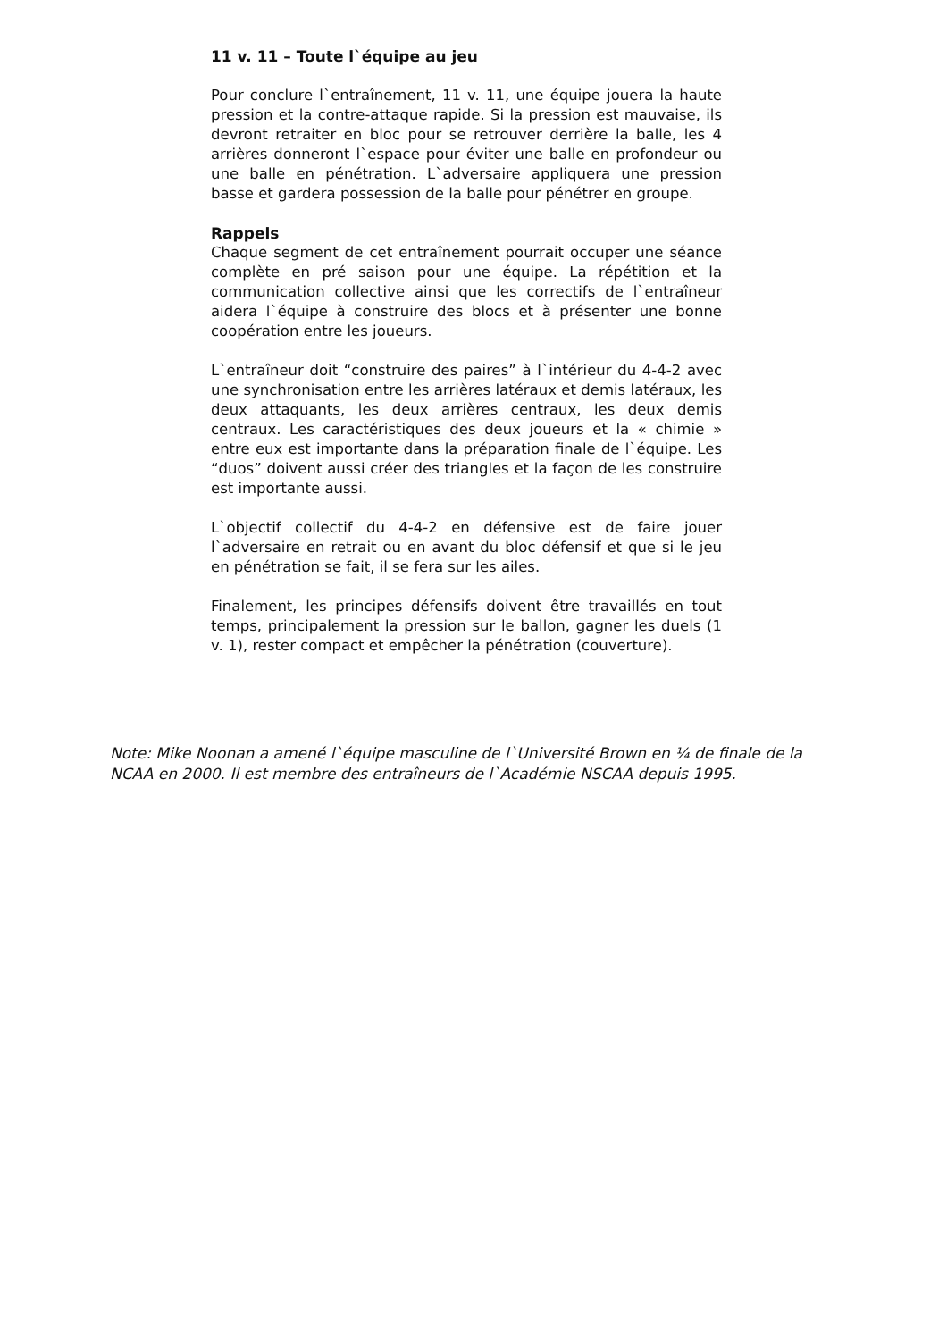11 v. 11 – Toute l`équipe au jeu
Pour conclure l`entraînement, 11 v. 11, une équipe jouera la haute pression et la contre-attaque rapide. Si la pression est mauvaise, ils devront retraiter en bloc pour se retrouver derrière la balle, les 4 arrières donneront l`espace pour éviter une balle en profondeur ou une balle en pénétration. L`adversaire appliquera une pression basse et gardera possession de la balle pour pénétrer en groupe.
Rappels
Chaque segment de cet entraînement pourrait occuper une séance complète en pré saison pour une équipe. La répétition et la communication collective ainsi que les correctifs de l`entraîneur aidera l`équipe à construire des blocs et à présenter une bonne coopération entre les joueurs.
L`entraîneur doit “construire des paires” à l`intérieur du 4-4-2 avec une synchronisation entre les arrières latéraux et demis latéraux, les deux attaquants, les deux arrières centraux, les deux demis centraux. Les caractéristiques des deux joueurs et la « chimie » entre eux est importante dans la préparation finale de l`équipe. Les “duos” doivent aussi créer des triangles et la façon de les construire est importante aussi.
L`objectif collectif du 4-4-2 en défensive est de faire jouer l`adversaire en retrait ou en avant du bloc défensif et que si le jeu en pénétration se fait, il se fera sur les ailes.
Finalement, les principes défensifs doivent être travaillés en tout temps, principalement la pression sur le ballon, gagner les duels (1 v. 1), rester compact et empêcher la pénétration (couverture).
Note: Mike Noonan a amené l`équipe masculine de l`Université Brown en ¼ de finale de la NCAA en 2000. Il est membre des entraîneurs de l`Académie NSCAA depuis 1995.